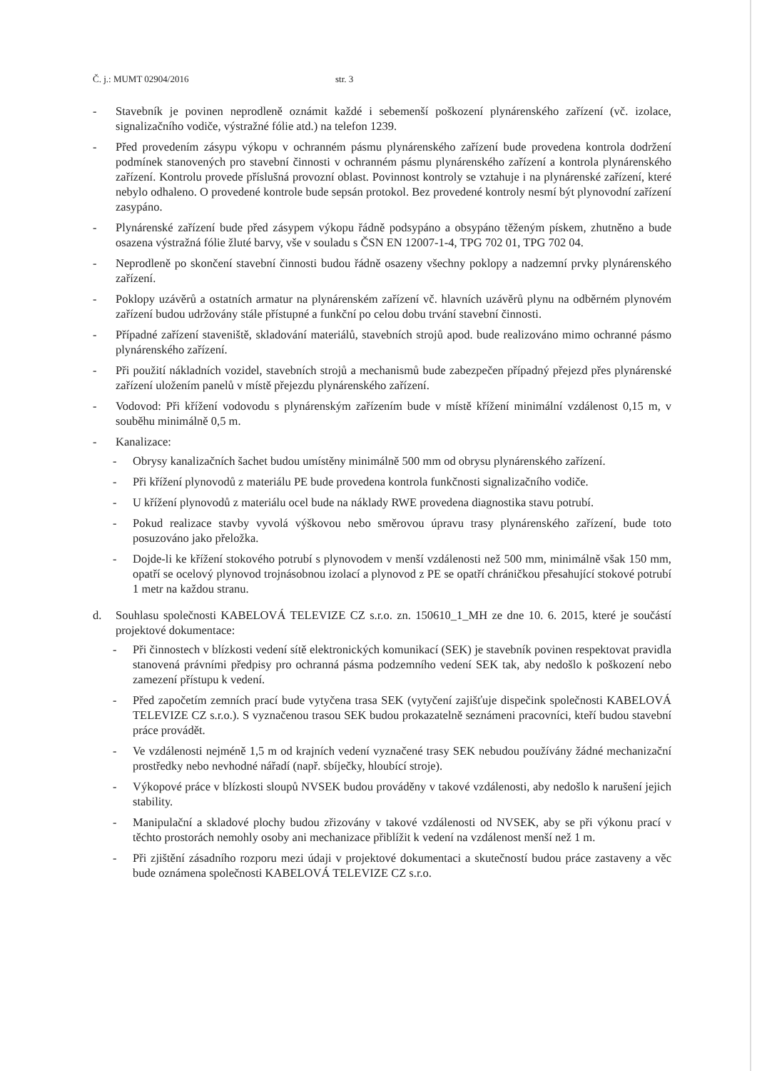Č. j.: MUMT 02904/2016 str. 3
- Stavebník je povinen neprodleně oznámit každé i sebemenší poškození plynárenského zařízení (vč. izolace, signalizačního vodiče, výstražné fólie atd.) na telefon 1239.
- Před provedením zásypu výkopu v ochranném pásmu plynárenského zařízení bude provedena kontrola dodržení podmínek stanovených pro stavební činnosti v ochranném pásmu plynárenského zařízení a kontrola plynárenského zařízení. Kontrolu provede příslušná provozní oblast. Povinnost kontroly se vztahuje i na plynárenské zařízení, které nebylo odhaleno. O provedené kontrole bude sepsán protokol. Bez provedené kontroly nesmí být plynovodní zařízení zasypáno.
- Plynárenské zařízení bude před zásypem výkopu řádně podsypáno a obsypáno těženým pískem, zhutněno a bude osazena výstražná fólie žluté barvy, vše v souladu s ČSN EN 12007-1-4, TPG 702 01, TPG 702 04.
- Neprodleně po skončení stavební činnosti budou řádně osazeny všechny poklopy a nadzemní prvky plynárenského zařízení.
- Poklopy uzávěrů a ostatních armatur na plynárenském zařízení vč. hlavních uzávěrů plynu na odběrném plynovém zařízení budou udržovány stále přístupné a funkční po celou dobu trvání stavební činnosti.
- Případné zařízení staveniště, skladování materiálů, stavebních strojů apod. bude realizováno mimo ochranné pásmo plynárenského zařízení.
- Při použití nákladních vozidel, stavebních strojů a mechanismů bude zabezpečen případný přejezd přes plynárenské zařízení uložením panelů v místě přejezdu plynárenského zařízení.
- Vodovod: Při křížení vodovodu s plynárenským zařízením bude v místě křížení minimální vzdálenost 0,15 m, v souběhu minimálně 0,5 m.
- Kanalizace:
- Obrysy kanalizačních šachet budou umístěny minimálně 500 mm od obrysu plynárenského zařízení.
- Při křížení plynovodů z materiálu PE bude provedena kontrola funkčnosti signalizačního vodiče.
- U křížení plynovodů z materiálu ocel bude na náklady RWE provedena diagnostika stavu potrubí.
- Pokud realizace stavby vyvolá výškovou nebo směrovou úpravu trasy plynárenského zařízení, bude toto posuzováno jako přeložka.
- Dojde-li ke křížení stokového potrubí s plynovodem v menší vzdálenosti než 500 mm, minimálně však 150 mm, opatří se ocelový plynovod trojnásobnou izolací a plynovod z PE se opatří chráničkou přesahující stokové potrubí 1 metr na každou stranu.
d. Souhlasu společnosti KABELOVÁ TELEVIZE CZ s.r.o. zn. 150610_1_MH ze dne 10. 6. 2015, které je součástí projektové dokumentace:
- Při činnostech v blízkosti vedení sítě elektronických komunikací (SEK) je stavebník povinen respektovat pravidla stanovená právními předpisy pro ochranná pásma podzemního vedení SEK tak, aby nedošlo k poškození nebo zamezení přístupu k vedení.
- Před započetím zemních prací bude vytyčena trasa SEK (vytyčení zajišťuje dispečink společnosti KABELOVÁ TELEVIZE CZ s.r.o.). S vyznačenou trasou SEK budou prokazatelně seznámeni pracovníci, kteří budou stavební práce provádět.
- Ve vzdálenosti nejméně 1,5 m od krajních vedení vyznačené trasy SEK nebudou používány žádné mechanizační prostředky nebo nevhodné nářadí (např. sbíječky, hloubící stroje).
- Výkopové práce v blízkosti sloupů NVSEK budou prováděny v takové vzdálenosti, aby nedošlo k narušení jejich stability.
- Manipulační a skladové plochy budou zřizovány v takové vzdálenosti od NVSEK, aby se při výkonu prací v těchto prostorách nemohly osoby ani mechanizace přiblížit k vedení na vzdálenost menší než 1 m.
- Při zjištění zásadního rozporu mezi údaji v projektové dokumentaci a skutečností budou práce zastaveny a věc bude oznámena společnosti KABELOVÁ TELEVIZE CZ s.r.o.